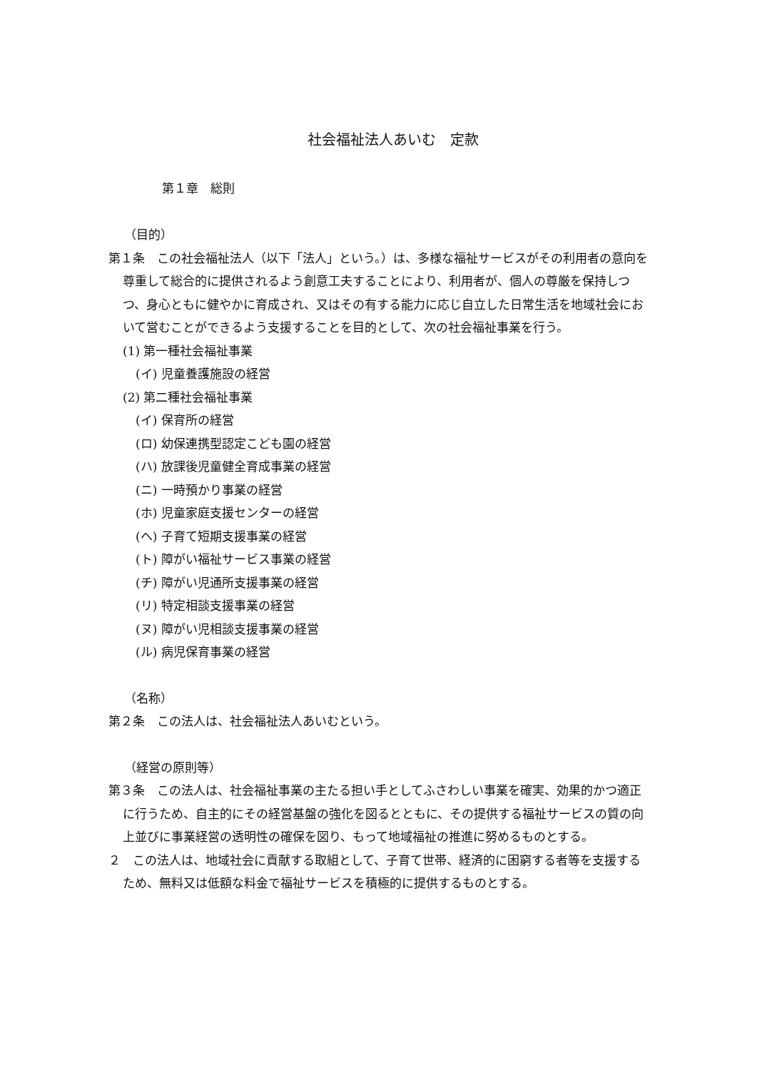社会福祉法人あいむ　定款
第１章　総則
（目的）
第１条　この社会福祉法人（以下「法人」という。）は、多様な福祉サービスがその利用者の意向を尊重して総合的に提供されるよう創意工夫することにより、利用者が、個人の尊厳を保持しつつ、身心ともに健やかに育成され、又はその有する能力に応じ自立した日常生活を地域社会において営むことができるよう支援することを目的として、次の社会福祉事業を行う。
(1) 第一種社会福祉事業
(イ) 児童養護施設の経営
(2) 第二種社会福祉事業
(イ) 保育所の経営
(ロ) 幼保連携型認定こども園の経営
(ハ) 放課後児童健全育成事業の経営
(ニ) 一時預かり事業の経営
(ホ) 児童家庭支援センターの経営
(ヘ) 子育て短期支援事業の経営
(ト) 障がい福祉サービス事業の経営
(チ) 障がい児通所支援事業の経営
(リ) 特定相談支援事業の経営
(ヌ) 障がい児相談支援事業の経営
(ル) 病児保育事業の経営
（名称）
第２条　この法人は、社会福祉法人あいむという。
（経営の原則等）
第３条　この法人は、社会福祉事業の主たる担い手としてふさわしい事業を確実、効果的かつ適正に行うため、自主的にその経営基盤の強化を図るとともに、その提供する福祉サービスの質の向上並びに事業経営の透明性の確保を図り、もって地域福祉の推進に努めるものとする。
２　この法人は、地域社会に貢献する取組として、子育て世帯、経済的に困窮する者等を支援するため、無料又は低額な料金で福祉サービスを積極的に提供するものとする。